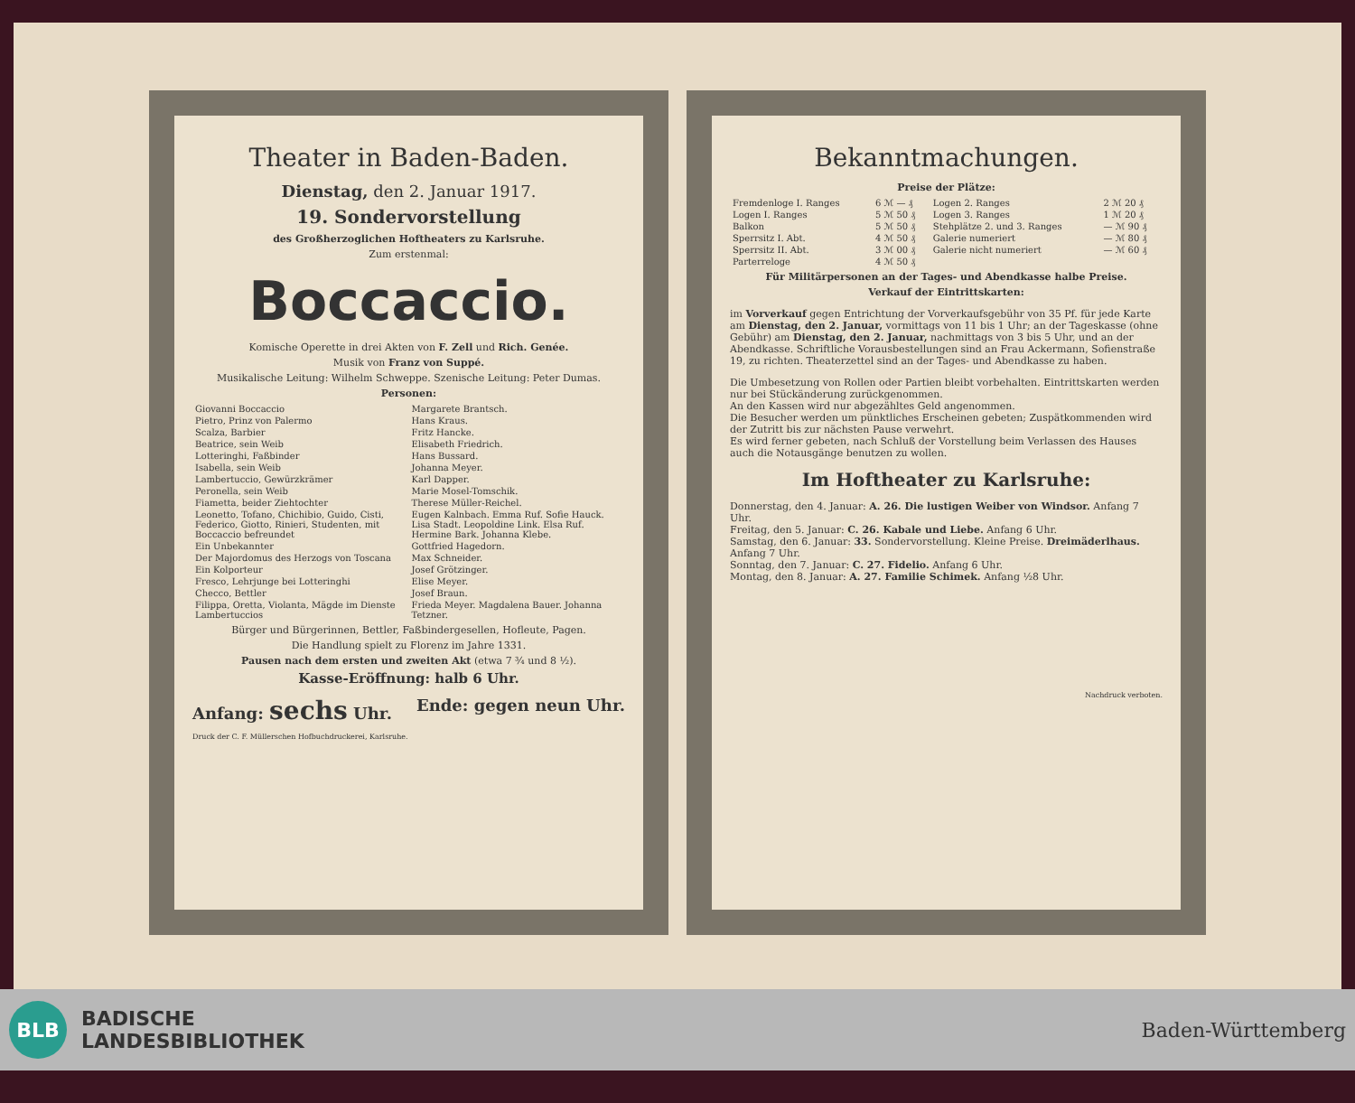Theater in Baden-Baden.
Dienstag, den 2. Januar 1917.
19. Sondervorstellung
des Großherzoglichen Hoftheaters zu Karlsruhe.
Zum erstenmal:
Boccaccio.
Komische Operette in drei Akten von F. Zell und Rich. Genée.
Musik von Franz von Suppé.
Musikalische Leitung: Wilhelm Schweppe. Szenische Leitung: Peter Dumas.
Personen:
| Giovanni Boccaccio | Margarete Brantsch. |
| Pietro, Prinz von Palermo | Hans Kraus. |
| Scalza, Barbier | Fritz Hancke. |
| Beatrice, sein Weib | Elisabeth Friedrich. |
| Lotteringhi, Faßbinder | Hans Bussard. |
| Isabella, sein Weib | Johanna Meyer. |
| Lambertuccio, Gewürzkrämer | Karl Dapper. |
| Peronella, sein Weib | Marie Mosel-Tomschik. |
| Fiametta, beider Ziehtochter | Therese Müller-Reichel. |
| Leonetto, Tofano, Chichibio, Guido, Cisti, Federico, Giotto, Rinieri, Studenten, mit Boccaccio befreundet | Eugen Kalnbach. Emma Ruf. Sofie Hauck. Lisa Stadt. Leopoldine Link. Elsa Ruf. Hermine Bark. Johanna Klebe. |
| Ein Unbekannter | Gottfried Hagedorn. |
| Der Majordomus des Herzogs von Toscana | Max Schneider. |
| Ein Kolporteur | Josef Grötzinger. |
| Fresco, Lehrjunge bei Lotteringhi | Elise Meyer. |
| Checco, Bettler | Josef Braun. |
| Filippa, Oretta, Violanta, Mägde im Dienste Lambertuccios | Frieda Meyer. Magdalena Bauer. Johanna Tetzner. |
Bürger und Bürgerinnen, Bettler, Faßbindergesellen, Hofleute, Pagen.
Die Handlung spielt zu Florenz im Jahre 1331.
Pausen nach dem ersten und zweiten Akt (etwa 7 ¾ und 8 ½).
Kasse-Eröffnung: halb 6 Uhr.
Anfang: sechs Uhr. Ende: gegen neun Uhr.
Druck der C. F. Müllerschen Hofbuchdruckerei, Karlsruhe.
Bekanntmachungen.
Preise der Plätze:
| Fremdenloge I. Ranges | 6 ℳ — ₰ | Logen 2. Ranges | 2 ℳ 20 ₰ |
| Logen I. Ranges | 5 ℳ 50 ₰ | Logen 3. Ranges | 1 ℳ 20 ₰ |
| Balkon | 5 ℳ 50 ₰ | Stehplätze 2. und 3. Ranges | — ℳ 90 ₰ |
| Sperrsitz I. Abt. | 4 ℳ 50 ₰ | Galerie numeriert | — ℳ 80 ₰ |
| Sperrsitz II. Abt. | 3 ℳ 00 ₰ | Galerie nicht numeriert | — ℳ 60 ₰ |
| Parterreloge | 4 ℳ 50 ₰ | | |
Für Militärpersonen an der Tages- und Abendkasse halbe Preise.
Verkauf der Eintrittskarten:
im Vorverkauf gegen Entrichtung der Vorverkaufsgebühr von 35 Pf. für jede Karte am Dienstag, den 2. Januar, vormittags von 11 bis 1 Uhr; an der Tageskasse (ohne Gebühr) am Dienstag, den 2. Januar, nachmittags von 3 bis 5 Uhr, und an der Abendkasse. Schriftliche Vorausbestellungen sind an Frau Ackermann, Sofienstraße 19, zu richten. Theaterzettel sind an der Tages- und Abendkasse zu haben.
Die Umbesetzung von Rollen oder Partien bleibt vorbehalten. Eintrittskarten werden nur bei Stückänderung zurückgenommen.
An den Kassen wird nur abgezähltes Geld angenommen.
Die Besucher werden um pünktliches Erscheinen gebeten; Zuspätkommenden wird der Zutritt bis zur nächsten Pause verwehrt.
Es wird ferner gebeten, nach Schluß der Vorstellung beim Verlassen des Hauses auch die Notausgänge benutzen zu wollen.
Im Hoftheater zu Karlsruhe:
Donnerstag, den 4. Januar: A. 26. Die lustigen Weiber von Windsor. Anfang 7 Uhr.
Freitag, den 5. Januar: C. 26. Kabale und Liebe. Anfang 6 Uhr.
Samstag, den 6. Januar: 33. Sondervorstellung. Kleine Preise. Dreimäderlhaus. Anfang 7 Uhr.
Sonntag, den 7. Januar: C. 27. Fidelio. Anfang 6 Uhr.
Montag, den 8. Januar: A. 27. Familie Schimek. Anfang ½8 Uhr.
Nachdruck verboten.
BLB
BADISCHE
LANDESBIBLIOTHEK
Baden-Württemberg